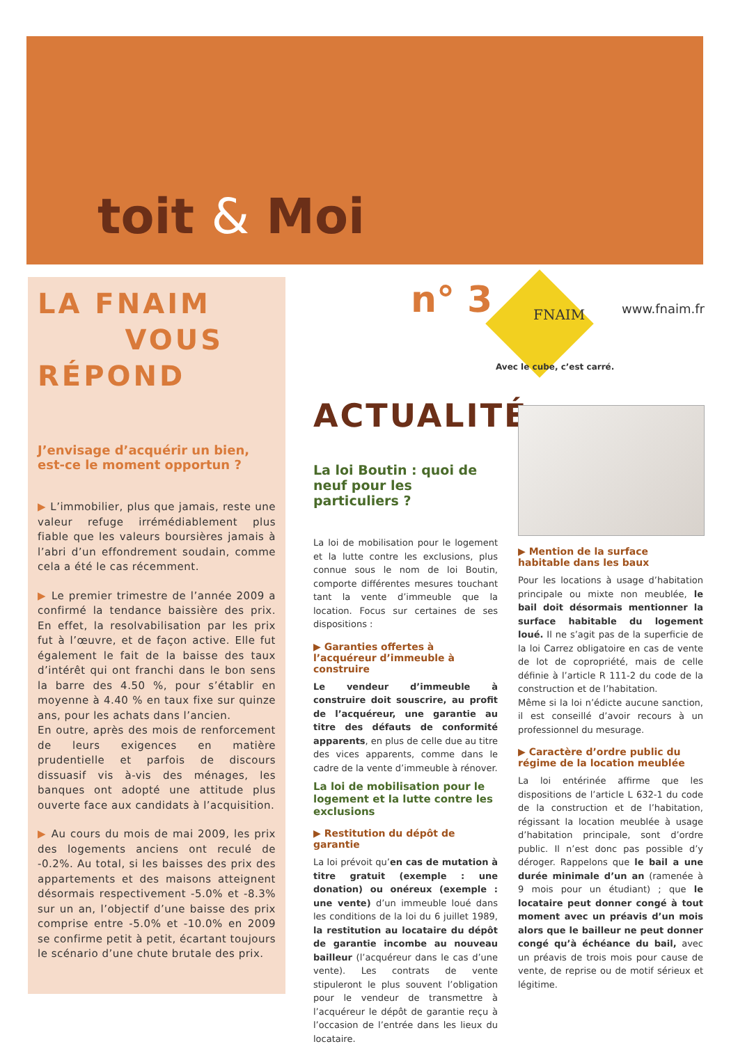toit & Moi
LA FNAIM
VOUS RÉPOND
J’envisage d’acquérir un bien, est-ce le moment opportun ?
▶ L’immobilier, plus que jamais, reste une valeur refuge irrémédiablement plus fiable que les valeurs boursières jamais à l’abri d’un effondrement soudain, comme cela a été le cas récemment.
▶ Le premier trimestre de l’année 2009 a confirmé la tendance baissière des prix. En effet, la resolvabilisation par les prix fut à l’œuvre, et de façon active. Elle fut également le fait de la baisse des taux d’intérêt qui ont franchi dans le bon sens la barre des 4.50 %, pour s’établir en moyenne à 4.40 % en taux fixe sur quinze ans, pour les achats dans l’ancien.
En outre, après des mois de renforcement de leurs exigences en matière prudentielle et parfois de discours dissuasif vis à-vis des ménages, les banques ont adopté une attitude plus ouverte face aux candidats à l’acquisition.
▶ Au cours du mois de mai 2009, les prix des logements anciens ont reculé de -0.2%. Au total, si les baisses des prix des appartements et des maisons atteignent désormais respectivement -5.0% et -8.3% sur un an, l’objectif d’une baisse des prix comprise entre -5.0% et -10.0% en 2009 se confirme petit à petit, écartant toujours le scénario d’une chute brutale des prix.
n° 3 FNAIM
Avec le cube, c’est carré.
www.fnaim.fr
ACTUALITÉ
La loi Boutin : quoi de neuf pour les particuliers ?
La loi de mobilisation pour le logement et la lutte contre les exclusions, plus connue sous le nom de loi Boutin, comporte différentes mesures touchant tant la vente d’immeuble que la location. Focus sur certaines de ses dispositions :
▶ Garanties offertes à l’acquéreur d’immeuble à construire
Le vendeur d’immeuble à construire doit souscrire, au profit de l’acquéreur, une garantie au titre des défauts de conformité apparents, en plus de celle due au titre des vices apparents, comme dans le cadre de la vente d’immeuble à rénover.
La loi de mobilisation pour le logement et la lutte contre les exclusions
▶ Restitution du dépôt de garantie
La loi prévoit qu’en cas de mutation à titre gratuit (exemple : une donation) ou onéreux (exemple : une vente) d’un immeuble loué dans les conditions de la loi du 6 juillet 1989, la restitution au locataire du dépôt de garantie incombe au nouveau bailleur (l’acquéreur dans le cas d’une vente). Les contrats de vente stipuleront le plus souvent l’obligation pour le vendeur de transmettre à l’acquéreur le dépôt de garantie reçu à l’occasion de l’entrée dans les lieux du locataire.
▶ Mention de la surface habitable dans les baux
Pour les locations à usage d’habitation principale ou mixte non meublée, le bail doit désormais mentionner la surface habitable du logement loué. Il ne s’agit pas de la superficie de la loi Carrez obligatoire en cas de vente de lot de copropriété, mais de celle définie à l’article R 111-2 du code de la construction et de l’habitation.
Même si la loi n’édicte aucune sanction, il est conseillé d’avoir recours à un professionnel du mesurage.
▶ Caractère d’ordre public du régime de la location meublée
La loi entérinée affirme que les dispositions de l’article L 632-1 du code de la construction et de l’habitation, régissant la location meublée à usage d’habitation principale, sont d’ordre public. Il n’est donc pas possible d’y déroger. Rappelons que le bail a une durée minimale d’un an (ramenée à 9 mois pour un étudiant) ; que le locataire peut donner congé à tout moment avec un préavis d’un mois alors que le bailleur ne peut donner congé qu’à échéance du bail, avec un préavis de trois mois pour cause de vente, de reprise ou de motif sérieux et légitime.